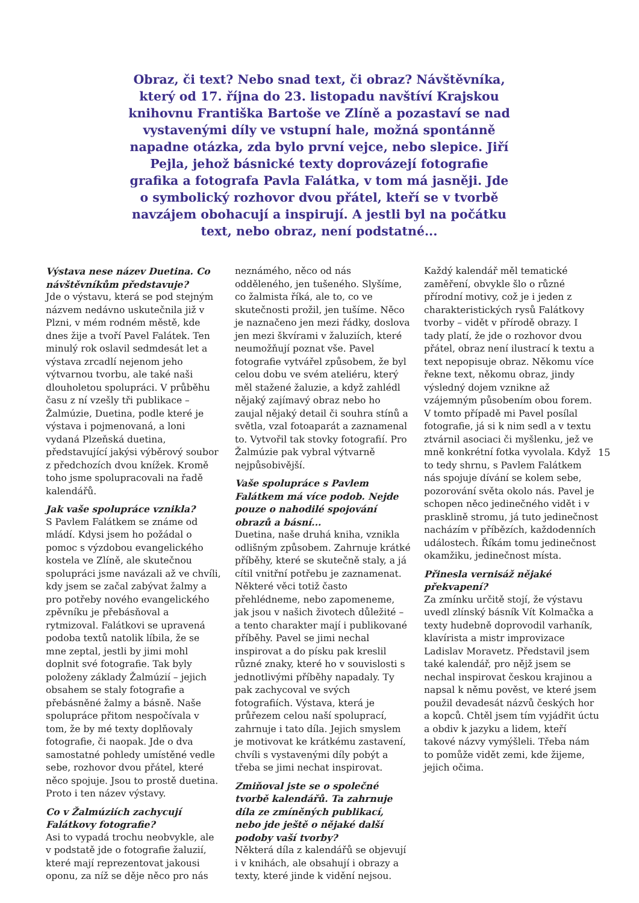Obraz, či text? Nebo snad text, či obraz? Návštěvníka, který od 17. října do 23. listopadu navštíví Krajskou knihovnu Františka Bartoše ve Zlíně a pozastaví se nad vystavenými díly ve vstupní hale, možná spontánně napadne otázka, zda bylo první vejce, nebo slepice. Jiří Pejla, jehož básnické texty doprovázejí fotografie grafika a fotografa Pavla Falátka, v tom má jasněji. Jde o symbolický rozhovor dvou přátel, kteří se v tvorbě navzájem obohacují a inspirují. A jestli byl na počátku text, nebo obraz, není podstatné...
Výstava nese název Duetina. Co návštěvníkům představuje?
Jde o výstavu, která se pod stejným názvem nedávno uskutečnila již v Plzni, v mém rodném městě, kde dnes žije a tvoří Pavel Falátek. Ten minulý rok oslavil sedmdesát let a výstava zrcadlí nejenom jeho výtvarnou tvorbu, ale také naši dlouholetou spolupráci. V průběhu času z ní vzešly tři publikace – Žalmúzie, Duetina, podle které je výstava i pojmenovaná, a loni vydaná Plzeňská duetina, představující jakýsi výběrový soubor z předchozích dvou knížek. Kromě toho jsme spolupracovali na řadě kalendářů.
Jak vaše spolupráce vznikla?
S Pavlem Falátkem se známe od mládí. Kdysi jsem ho požádal o pomoc s výzdobou evangelického kostela ve Zlíně, ale skutečnou spolupráci jsme navázali až ve chvíli, kdy jsem se začal zabývat žalmy a pro potřeby nového evangelického zpěvníku je přebásňoval a rytmizoval. Falátkovi se upravená podoba textů natolik líbila, že se mne zeptal, jestli by jimi mohl doplnit své fotografie. Tak byly položeny základy Žalmúzií – jejich obsahem se staly fotografie a přebásněné žalmy a básně. Naše spolupráce přitom nespočívala v tom, že by mé texty doplňovaly fotografie, či naopak. Jde o dva samostatné pohledy umístěné vedle sebe, rozhovor dvou přátel, které něco spojuje. Jsou to prostě duetina. Proto i ten název výstavy.
Co v Žalmúziích zachycují Falátkovy fotografie?
Asi to vypadá trochu neobvykle, ale v podstatě jde o fotografie žaluzií, které mají reprezentovat jakousi oponu, za níž se děje něco pro nás
neznámého, něco od nás odděleného, jen tušeného. Slyšíme, co žalmista říká, ale to, co ve skutečnosti prožil, jen tušíme. Něco je naznačeno jen mezi řádky, doslova jen mezi škvírami v žaluziích, které neumožňují poznat vše. Pavel fotografie vytvářel způsobem, že byl celou dobu ve svém ateliéru, který měl stažené žaluzie, a když zahlédl nějaký zajímavý obraz nebo ho zaujal nějaký detail či souhra stínů a světla, vzal fotoaparát a zaznamenal to. Vytvořil tak stovky fotografií. Pro Žalmúzie pak vybral výtvarně nejpůsobivější.
Vaše spolupráce s Pavlem Falátkem má více podob. Nejde pouze o nahodilé spojování obrazů a básní...
Duetina, naše druhá kniha, vznikla odlišným způsobem. Zahrnuje krátké příběhy, které se skutečně staly, a já cítil vnitřní potřebu je zaznamenat. Některé věci totiž často přehlédneme, nebo zapomeneme, jak jsou v našich životech důležité – a tento charakter mají i publikované příběhy. Pavel se jimi nechal inspirovat a do písku pak kreslil různé znaky, které ho v souvislosti s jednotlivými příběhy napadaly. Ty pak zachycoval ve svých fotografiích. Výstava, která je průřezem celou naší spoluprací, zahrnuje i tato díla. Jejich smyslem je motivovat ke krátkému zastavení, chvíli s vystavenými díly pobýt a třeba se jimi nechat inspirovat.
Zmiňoval jste se o společné tvorbě kalendářů. Ta zahrnuje díla ze zmíněných publikací, nebo jde ještě o nějaké další podoby vaší tvorby?
Některá díla z kalendářů se objevují i v knihách, ale obsahují i obrazy a texty, které jinde k vidění nejsou.
Každý kalendář měl tematické zaměření, obvykle šlo o různé přírodní motivy, což je i jeden z charakteristických rysů Falátkovy tvorby – vidět v přírodě obrazy. I tady platí, že jde o rozhovor dvou přátel, obraz není ilustrací k textu a text nepopisuje obraz. Někomu více řekne text, někomu obraz, jindy výsledný dojem vznikne až vzájemným působením obou forem. V tomto případě mi Pavel posílal fotografie, já si k nim sedl a v textu ztvárnil asociaci či myšlenku, jež ve mně konkrétní fotka vyvolala. Když to tedy shrnu, s Pavlem Falátkem nás spojuje dívání se kolem sebe, pozorování světa okolo nás. Pavel je schopen něco jedinečného vidět i v prasklině stromu, já tuto jedinečnost nacházím v příbězích, každodenních událostech. Říkám tomu jedinečnost okamžiku, jedinečnost místa.
Přinesla vernisáž nějaké překvapení?
Za zmínku určitě stojí, že výstavu uvedl zlínský básník Vít Kolmačka a texty hudebně doprovodil varhaník, klavírista a mistr improvizace Ladislav Moravetz. Představil jsem také kalendář, pro nějž jsem se nechal inspirovat českou krajinou a napsal k němu pověst, ve které jsem použil devadesát názvů českých hor a kopců. Chtěl jsem tím vyjádřit úctu a obdiv k jazyku a lidem, kteří takové názvy vymýšleli. Třeba nám to pomůže vidět zemi, kde žijeme, jejich očima.
15